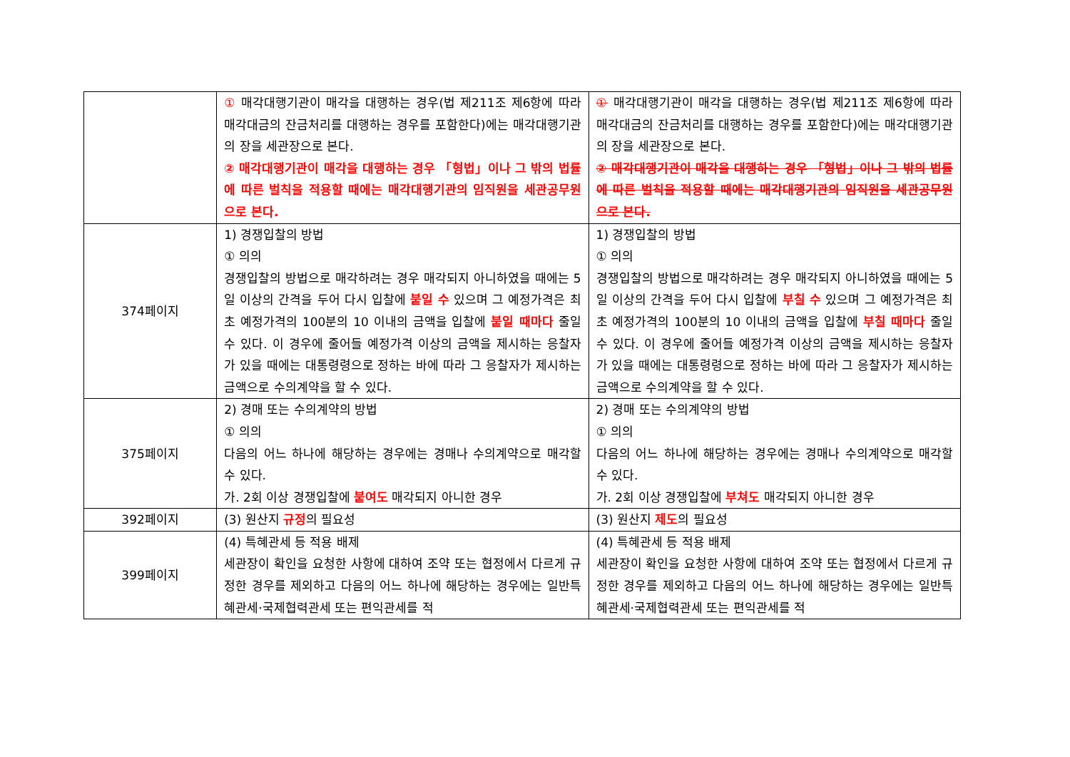| | ① 매각대행기관이 매각을 대행하는 경우(법 제211조 제6항에 따라 매각대금의 잔금처리를 대행하는 경우를 포함한다)에는 매각대행기관의 장을 세관장으로 본다. ② 매각대행기관이 매각을 대행하는 경우 「형법」이나 그 밖의 법률에 따른 벌칙을 적용할 때에는 매각대행기관의 임직원을 세관공무원으로 본다. | ① 매각대행기관이 매각을 대행하는 경우(법 제211조 제6항에 따라 매각대금의 잔금처리를 대행하는 경우를 포함한다)에는 매각대행기관의 장을 세관장으로 본다. ② 매각대행기관이 매각을 대행하는 경우 「형법」이나 그 밖의 법률에 따른 벌칙을 적용할 때에는 매각대행기관의 임직원을 세관공무원으로 본다. |
| 374페이지 | 1) 경쟁입찰의 방법 ① 의의 경쟁입찰의 방법으로 매각하려는 경우 매각되지 아니하였을 때에는 5일 이상의 간격을 두어 다시 입찰에 붙일 수 있으며 그 예정가격은 최초 예정가격의 100분의 10 이내의 금액을 입찰에 붙일 때마다 줄일 수 있다. 이 경우에 줄어들 예정가격 이상의 금액을 제시하는 응찰자가 있을 때에는 대통령령으로 정하는 바에 따라 그 응찰자가 제시하는 금액으로 수의계약을 할 수 있다. | 1) 경쟁입찰의 방법 ① 의의 경쟁입찰의 방법으로 매각하려는 경우 매각되지 아니하였을 때에는 5일 이상의 간격을 두어 다시 입찰에 부칠 수 있으며 그 예정가격은 최초 예정가격의 100분의 10 이내의 금액을 입찰에 부칠 때마다 줄일 수 있다. 이 경우에 줄어들 예정가격 이상의 금액을 제시하는 응찰자가 있을 때에는 대통령령으로 정하는 바에 따라 그 응찰자가 제시하는 금액으로 수의계약을 할 수 있다. |
| 375페이지 | 2) 경매 또는 수의계약의 방법 ① 의의 다음의 어느 하나에 해당하는 경우에는 경매나 수의계약으로 매각할 수 있다. 가. 2회 이상 경쟁입찰에 붙여도 매각되지 아니한 경우 | 2) 경매 또는 수의계약의 방법 ① 의의 다음의 어느 하나에 해당하는 경우에는 경매나 수의계약으로 매각할 수 있다. 가. 2회 이상 경쟁입찰에 부쳐도 매각되지 아니한 경우 |
| 392페이지 | (3) 원산지 규정 의 필요성 | (3) 원산지 제도 의 필요성 |
| 399페이지 | (4) 특혜관세 등 적용 배제 세관장이 확인을 요청한 사항에 대하여 조약 또는 협정에서 다르게 규정한 경우를 제외하고 다음의 어느 하나에 해당하는 경우에는 일반특혜관세·국제협력관세 또는 편익관세를 적 | (4) 특혜관세 등 적용 배제 세관장이 확인을 요청한 사항에 대하여 조약 또는 협정에서 다르게 규정한 경우를 제외하고 다음의 어느 하나에 해당하는 경우에는 일반특혜관세·국제협력관세 또는 편익관세를 적 |